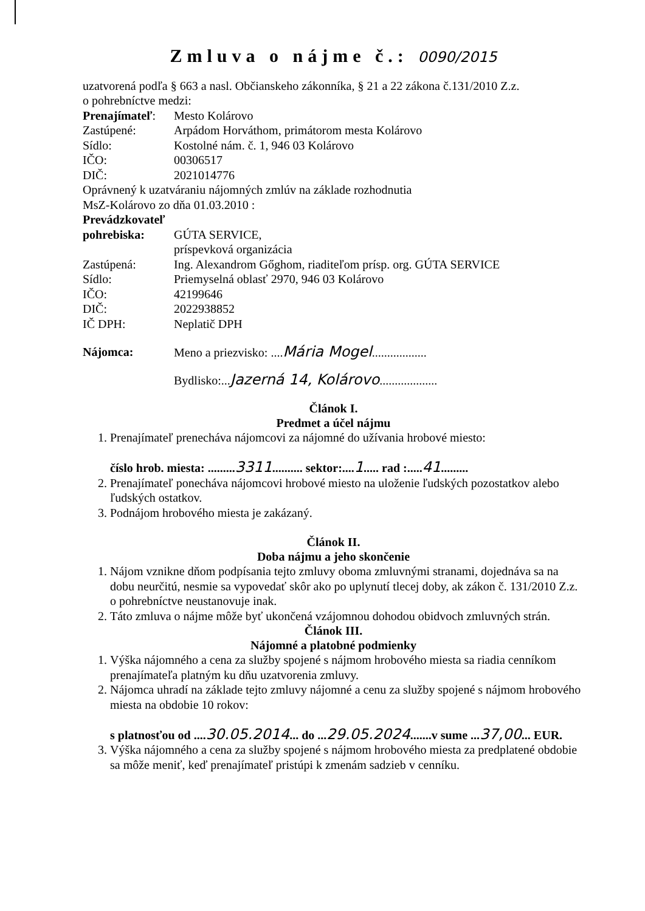Zmluva o nájme č.: 0090/2015
uzatvorená podľa § 663 a nasl. Občianskeho zákonníka, § 21 a 22 zákona č.131/2010 Z.z.
o pohrebníctve medzi:
Prenajímateľ: Mesto Kolárovo
Zastúpené: Arpádom Horváthom, primátorom mesta Kolárovo
Sídlo: Kostolné nám. č. 1, 946 03 Kolárovo
IČO: 00306517
DIČ: 2021014776
Oprávnený k uzatváraniu nájomných zmlúv na základe rozhodnutia
MsZ-Kolárovo zo dňa 01.03.2010 :
Prevádzkovateľ
pohrebiska: GÚTA SERVICE,
príspevková organizácia
Zastúpená: Ing. Alexandrom Gőghom, riaditeľom prísp. org. GÚTA SERVICE
Sídlo: Priemyselná oblasť 2970, 946 03 Kolárovo
IČO: 42199646
DIČ: 2022938852
IČ DPH: Neplatič DPH
Nájomca: Meno a priezvisko: ....Mária Mogel..................
Bydlisko:...Jazerná 14, Kolárovo...................
Článok I.
Predmet a účel nájmu
1. Prenajímateľ prenecháva nájomcovi za nájomné do užívania hrobové miesto:
číslo hrob. miesta: .........3311.......... sektor:....1..... rad :.....41.........
2. Prenajímateľ ponecháva nájomcovi hrobové miesto na uloženie ľudských pozostatkov alebo ľudských ostatkov.
3. Podnájom hrobového miesta je zakázaný.
Článok II.
Doba nájmu a jeho skončenie
1. Nájom vznikne dňom podpísania tejto zmluvy oboma zmluvnými stranami, dojednáva sa na dobu neurčitú, nesmie sa vypovedať skôr ako po uplynutí tlecej doby, ak zákon č. 131/2010 Z.z. o pohrebníctve neustanovuje inak.
2. Táto zmluva o nájme môže byť ukončená vzájomnou dohodou obidvoch zmluvných strán.
Článok III.
Nájomné a platobné podmienky
1. Výška nájomného a cena za služby spojené s nájmom hrobového miesta sa riadia cenníkom prenajímateľa platným ku dňu uzatvorenia zmluvy.
2. Nájomca uhradí na základe tejto zmluvy nájomné a cenu za služby spojené s nájmom hrobového miesta na obdobie 10 rokov:
s platnosťou od ....30.05.2014... do ...29.05.2024.......v sume ...37,00... EUR.
3. Výška nájomného a cena za služby spojené s nájmom hrobového miesta za predplatené obdobie sa môže meniť, keď prenajímateľ pristúpi k zmenám sadzieb v cenníku.